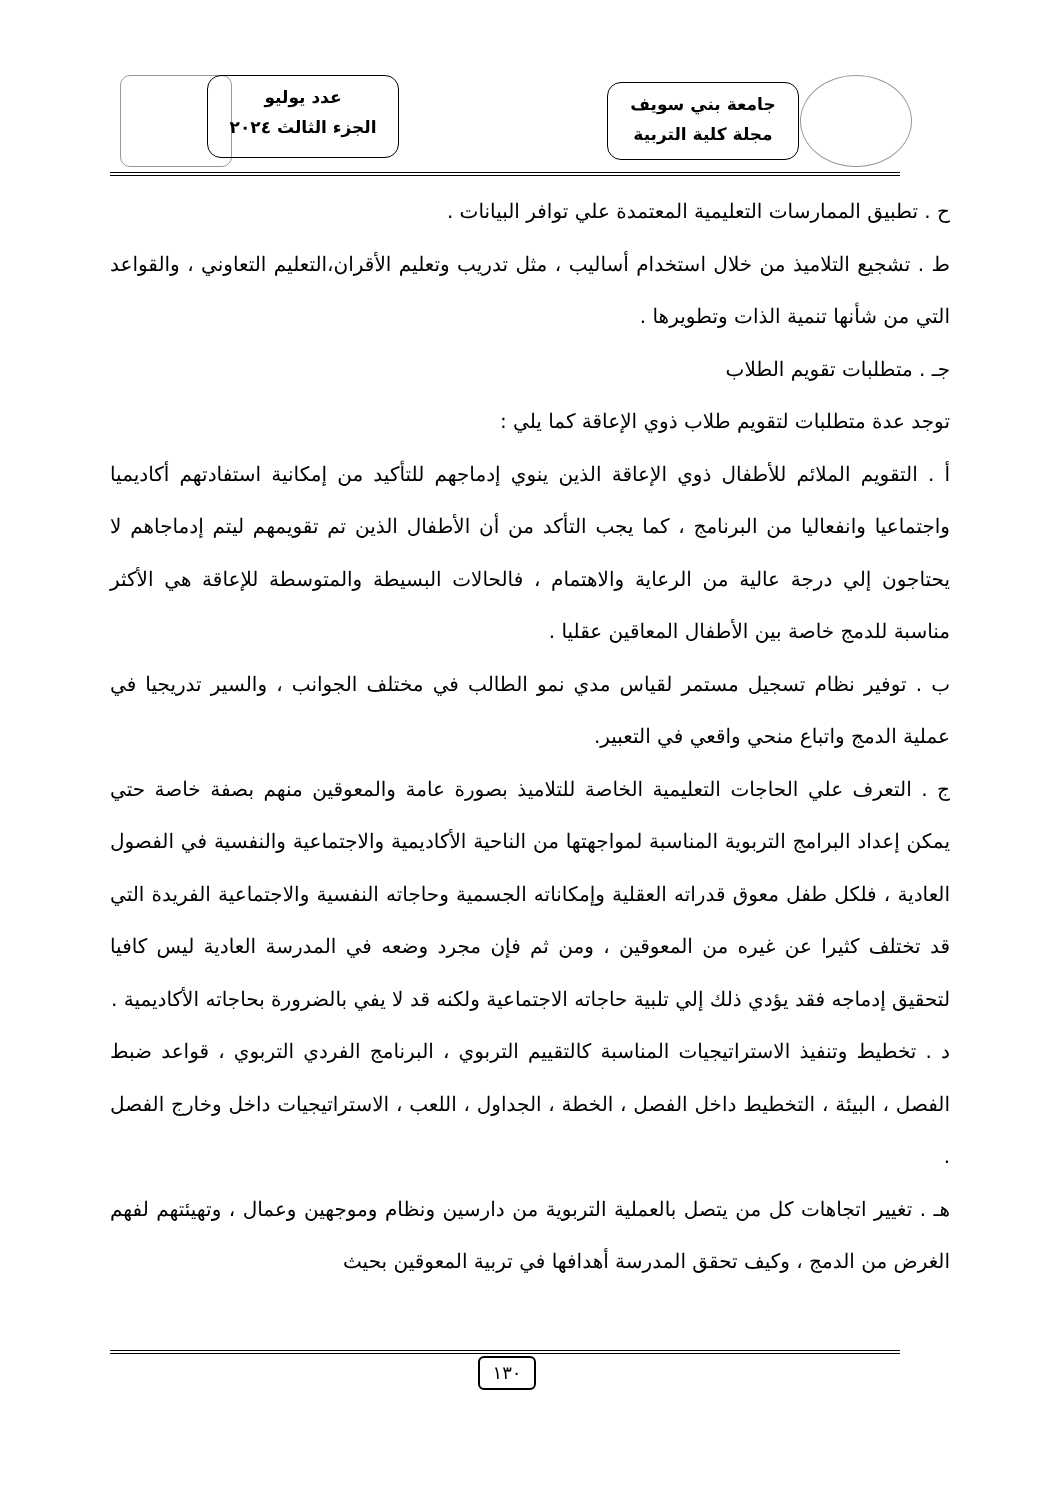عدد يوليو
الجزء الثالث ٢٠٢٤
جامعة بني سويف
مجلة كلية التربية
ح . تطبيق الممارسات التعليمية المعتمدة علي توافر البيانات .
ط . تشجيع التلاميذ من خلال استخدام أساليب ، مثل تدريب وتعليم الأقران،التعليم التعاوني ، والقواعد التي من شأنها تنمية الذات وتطويرها .
جـ . متطلبات تقويم الطلاب
توجد عدة متطلبات لتقويم طلاب ذوي الإعاقة كما يلي :
أ . التقويم الملائم للأطفال ذوي الإعاقة الذين ينوي إدماجهم للتأكيد من إمكانية استفادتهم أكاديميا واجتماعيا وانفعاليا من البرنامج ، كما يجب التأكد من أن الأطفال الذين تم تقويمهم ليتم إدماجاهم لا يحتاجون إلي درجة عالية من الرعاية والاهتمام ، فالحالات البسيطة والمتوسطة للإعاقة هي الأكثر مناسبة للدمج خاصة بين الأطفال المعاقين عقليا .
ب . توفير نظام تسجيل مستمر لقياس مدي نمو الطالب في مختلف الجوانب ، والسير تدريجيا في عملية الدمج واتباع منحي واقعي في التعبير.
ج . التعرف علي الحاجات التعليمية الخاصة للتلاميذ بصورة عامة والمعوقين منهم بصفة خاصة حتي يمكن إعداد البرامج التربوية المناسبة لمواجهتها من الناحية الأكاديمية والاجتماعية والنفسية في الفصول العادية ، فلكل طفل معوق قدراته العقلية وإمكاناته الجسمية وحاجاته النفسية والاجتماعية الفريدة التي قد تختلف كثيرا عن غيره من المعوقين ، ومن ثم فإن مجرد وضعه في المدرسة العادية ليس كافيا لتحقيق إدماجه فقد يؤدي ذلك إلي تلبية حاجاته الاجتماعية ولكنه قد لا يفي بالضرورة بحاجاته الأكاديمية .
د . تخطيط وتنفيذ الاستراتيجيات المناسبة كالتقييم التربوي ، البرنامج الفردي التربوي ، قواعد ضبط الفصل ، البيئة ، التخطيط داخل الفصل ، الخطة ، الجداول ، اللعب ، الاستراتيجيات داخل وخارج الفصل .
هـ . تغيير اتجاهات كل من يتصل بالعملية التربوية من دارسين ونظام وموجهين وعمال ، وتهيئتهم لفهم الغرض من الدمج ، وكيف تحقق المدرسة أهدافها في تربية المعوقين بحيث
١٣٠